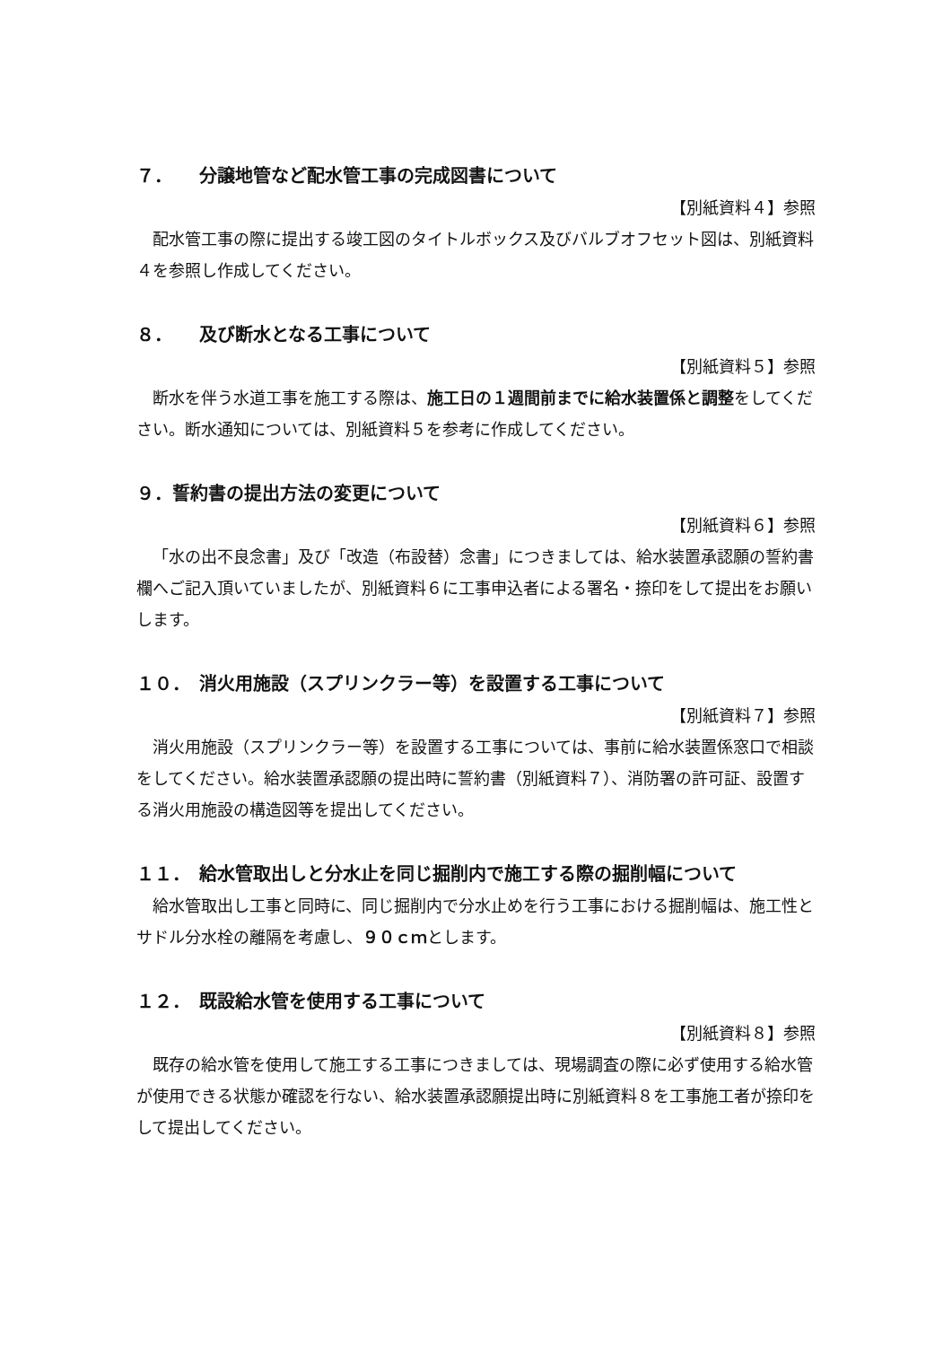７．　　分譲地管など配水管工事の完成図書について
【別紙資料４】参照
配水管工事の際に提出する竣工図のタイトルボックス及びバルブオフセット図は、別紙資料４を参照し作成してください。
８．　　及び断水となる工事について
【別紙資料５】参照
断水を伴う水道工事を施工する際は、施工日の１週間前までに給水装置係と調整をしてください。断水通知については、別紙資料５を参考に作成してください。
９．誓約書の提出方法の変更について
【別紙資料６】参照
「水の出不良念書」及び「改造（布設替）念書」につきましては、給水装置承認願の誓約書欄へご記入頂いていましたが、別紙資料６に工事申込者による署名・捺印をして提出をお願いします。
１０．　消火用施設（スプリンクラー等）を設置する工事について
【別紙資料７】参照
消火用施設（スプリンクラー等）を設置する工事については、事前に給水装置係窓口で相談をしてください。給水装置承認願の提出時に誓約書（別紙資料７）、消防署の許可証、設置する消火用施設の構造図等を提出してください。
１１．　給水管取出しと分水止を同じ掘削内で施工する際の掘削幅について
給水管取出し工事と同時に、同じ掘削内で分水止めを行う工事における掘削幅は、施工性とサドル分水栓の離隔を考慮し、９０ｃｍとします。
１２．　既設給水管を使用する工事について
【別紙資料８】参照
既存の給水管を使用して施工する工事につきましては、現場調査の際に必ず使用する給水管が使用できる状態か確認を行ない、給水装置承認願提出時に別紙資料８を工事施工者が捺印をして提出してください。